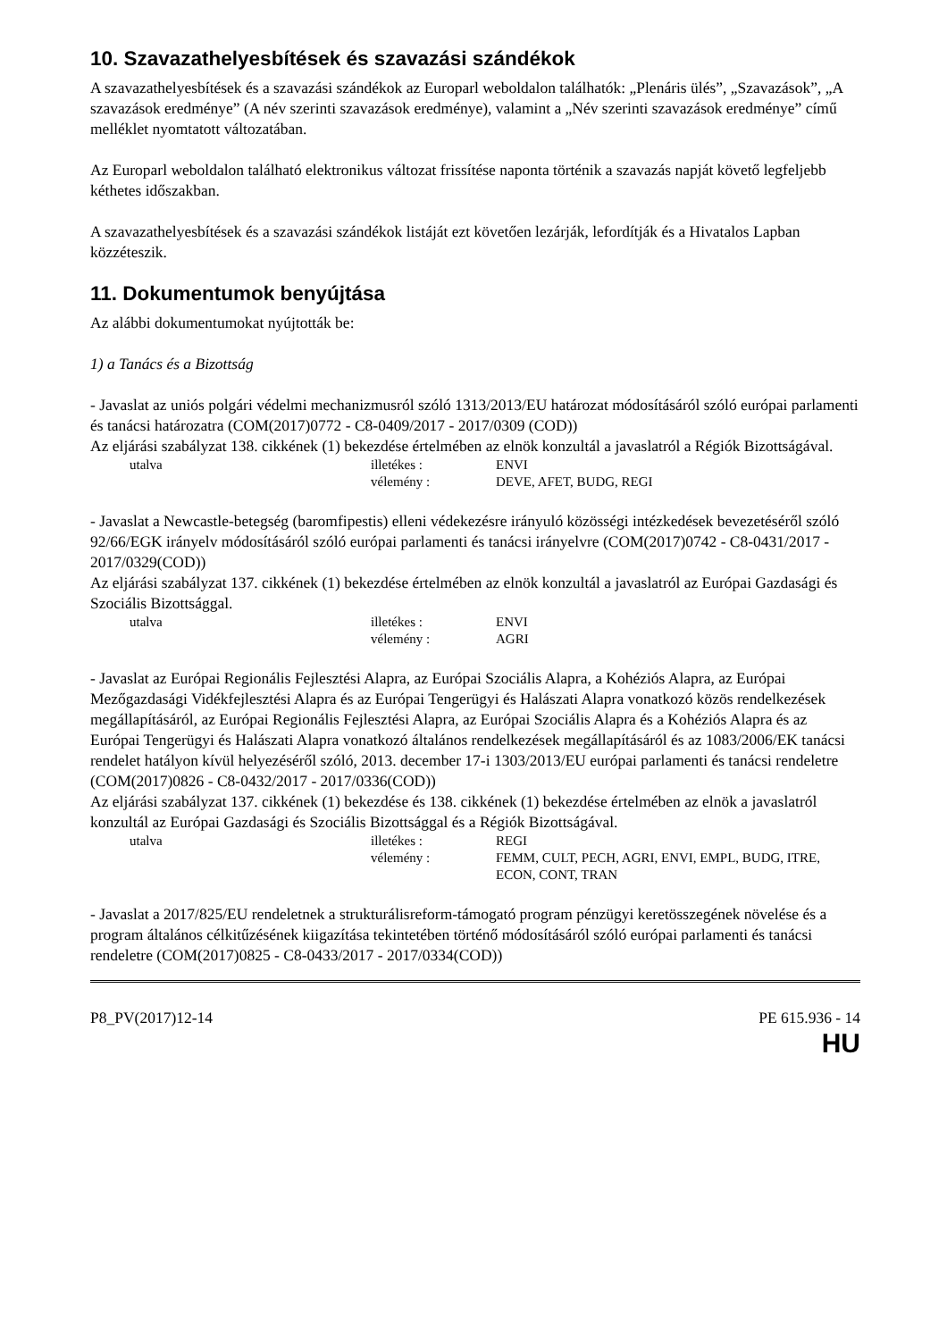10. Szavazathelyesbítések és szavazási szándékok
A szavazathelyesbítések és a szavazási szándékok az Europarl weboldalon találhatók: „Plenáris ülés”, „Szavazások”, „A szavazások eredménye” (A név szerinti szavazások eredménye), valamint a „Név szerinti szavazások eredménye” című melléklet nyomtatott változatában.
Az Europarl weboldalon található elektronikus változat frissítése naponta történik a szavazás napját követő legfeljebb kéthetes időszakban.
A szavazathelyesbítések és a szavazási szándékok listáját ezt követően lezárják, lefordítják és a Hivatalos Lapban közzéteszik.
11. Dokumentumok benyújtása
Az alábbi dokumentumokat nyújtották be:
1) a Tanács és a Bizottság
- Javaslat az uniós polgári védelmi mechanizmusról szóló 1313/2013/EU határozat módosításáról szóló európai parlamenti és tanácsi határozatra (COM(2017)0772 - C8-0409/2017 - 2017/0309 (COD))
Az eljárási szabályzat 138. cikkének (1) bekezdése értelmében az elnök konzultál a javaslatról a Régiók Bizottságával.
utalva illetékes : ENVI vélemény : DEVE, AFET, BUDG, REGI
- Javaslat a Newcastle-betegség (baromfipestis) elleni védekezésre irányuló közösségi intézkedések bevezetéséről szóló 92/66/EGK irányelv módosításáról szóló európai parlamenti és tanácsi irányelvre (COM(2017)0742 - C8-0431/2017 - 2017/0329(COD))
Az eljárási szabályzat 137. cikkének (1) bekezdése értelmében az elnök konzultál a javaslatról az Európai Gazdasági és Szociális Bizottsággal.
utalva illetékes : ENVI vélemény : AGRI
- Javaslat az Európai Regionális Fejlesztési Alapra, az Európai Szociális Alapra, a Kohéziós Alapra, az Európai Mezőgazdasági Vidékfejlesztési Alapra és az Európai Tengerügyi és Halászati Alapra vonatkozó közös rendelkezések megállapításáról, az Európai Regionális Fejlesztési Alapra, az Európai Szociális Alapra és a Kohéziós Alapra és az Európai Tengerügyi és Halászati Alapra vonatkozó általános rendelkezések megállapításáról és az 1083/2006/EK tanácsi rendelet hatályon kívül helyezéséről szóló, 2013. december 17-i 1303/2013/EU európai parlamenti és tanácsi rendeletre (COM(2017)0826 - C8-0432/2017 - 2017/0336(COD))
Az eljárási szabályzat 137. cikkének (1) bekezdése és 138. cikkének (1) bekezdése értelmében az elnök a javaslatról konzultál az Európai Gazdasági és Szociális Bizottsággal és a Régiók Bizottságával.
utalva illetékes : REGI vélemény : FEMM, CULT, PECH, AGRI, ENVI, EMPL, BUDG, ITRE, ECON, CONT, TRAN
- Javaslat a 2017/825/EU rendeletnek a strukturálisreform-támogató program pénzügyi keretösszegének növelése és a program általános célkitűzésének kiigazítása tekintetében történő módosításáról szóló európai parlamenti és tanácsi rendeletre (COM(2017)0825 - C8-0433/2017 - 2017/0334(COD))
P8_PV(2017)12-14 PE 615.936 - 14
HU